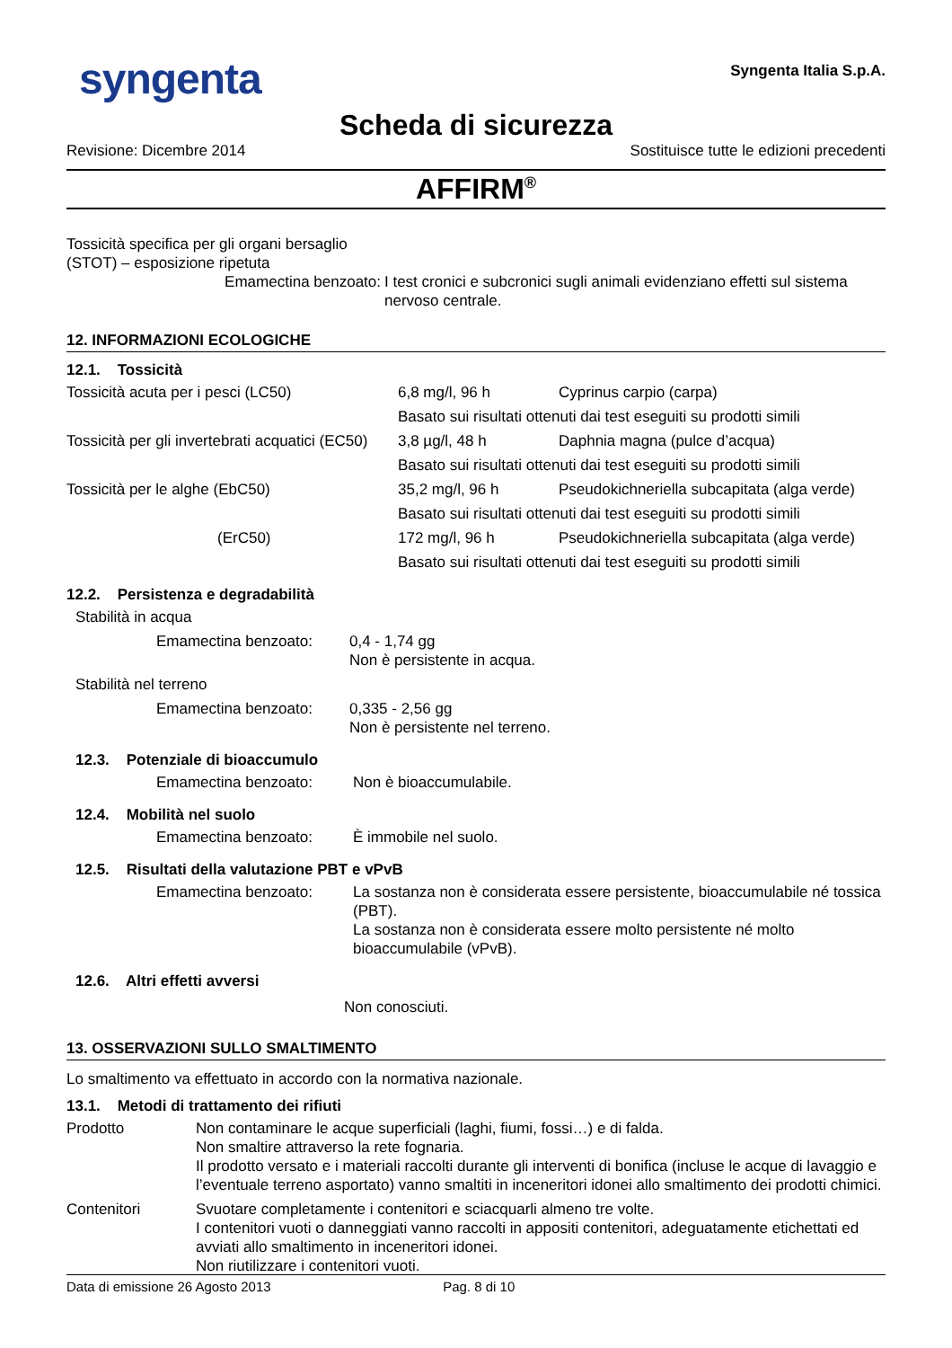syngenta
Syngenta Italia S.p.A.
Scheda di sicurezza
Revisione: Dicembre 2014 Sostituisce tutte le edizioni precedenti
AFFIRM<sup>®</sup>
Tossicità specifica per gli organi bersaglio
(STOT) – esposizione ripetuta
| Emamectina benzoato: | I test cronici e subcronici sugli animali evidenziano effetti sul sistema nervoso centrale. |
12. INFORMAZIONI ECOLOGICHE
12.1. Tossicità
| Tossicità acuta per i pesci (LC50) | 6,8 mg/l, 96 h | Cyprinus carpio (carpa) |
| | Basato sui risultati ottenuti dai test eseguiti su prodotti simili | |
| Tossicità per gli invertebrati acquatici (EC50) | 3,8 µg/l, 48 h | Daphnia magna (pulce d’acqua) |
| | Basato sui risultati ottenuti dai test eseguiti su prodotti simili | |
| Tossicità per le alghe (EbC50) | 35,2 mg/l, 96 h | Pseudokichneriella subcapitata (alga verde) |
| | Basato sui risultati ottenuti dai test eseguiti su prodotti simili | |
| (ErC50) | 172 mg/l, 96 h | Pseudokichneriella subcapitata (alga verde) |
| | Basato sui risultati ottenuti dai test eseguiti su prodotti simili | |
12.2. Persistenza e degradabilità
| Stabilità in acqua | |
| Emamectina benzoato: | 0,4 - 1,74 gg Non è persistente in acqua. |
| Stabilità nel terreno | |
| Emamectina benzoato: | 0,335 - 2,56 gg Non è persistente nel terreno. |
12.3. Potenziale di bioaccumulo
| Emamectina benzoato: | Non è bioaccumulabile. |
12.4. Mobilità nel suolo
| Emamectina benzoato: | È immobile nel suolo. |
12.5. Risultati della valutazione PBT e vPvB
| Emamectina benzoato: | La sostanza non è considerata essere persistente, bioaccumulabile né tossica (PBT). La sostanza non è considerata essere molto persistente né molto bioaccumulabile (vPvB). |
12.6. Altri effetti avversi
Non conosciuti.
13. OSSERVAZIONI SULLO SMALTIMENTO
Lo smaltimento va effettuato in accordo con la normativa nazionale.
13.1. Metodi di trattamento dei rifiuti
| Prodotto | Non contaminare le acque superficiali (laghi, fiumi, fossi…) e di falda. Non smaltire attraverso la rete fognaria. Il prodotto versato e i materiali raccolti durante gli interventi di bonifica (incluse le acque di lavaggio e l’eventuale terreno asportato) vanno smaltiti in inceneritori idonei allo smaltimento dei prodotti chimici. |
| Contenitori | Svuotare completamente i contenitori e sciacquarli almeno tre volte. I contenitori vuoti o danneggiati vanno raccolti in appositi contenitori, adeguatamente etichettati ed avviati allo smaltimento in inceneritori idonei. Non riutilizzare i contenitori vuoti. |
Data di emissione 26 Agosto 2013 Pag. 8 di 10